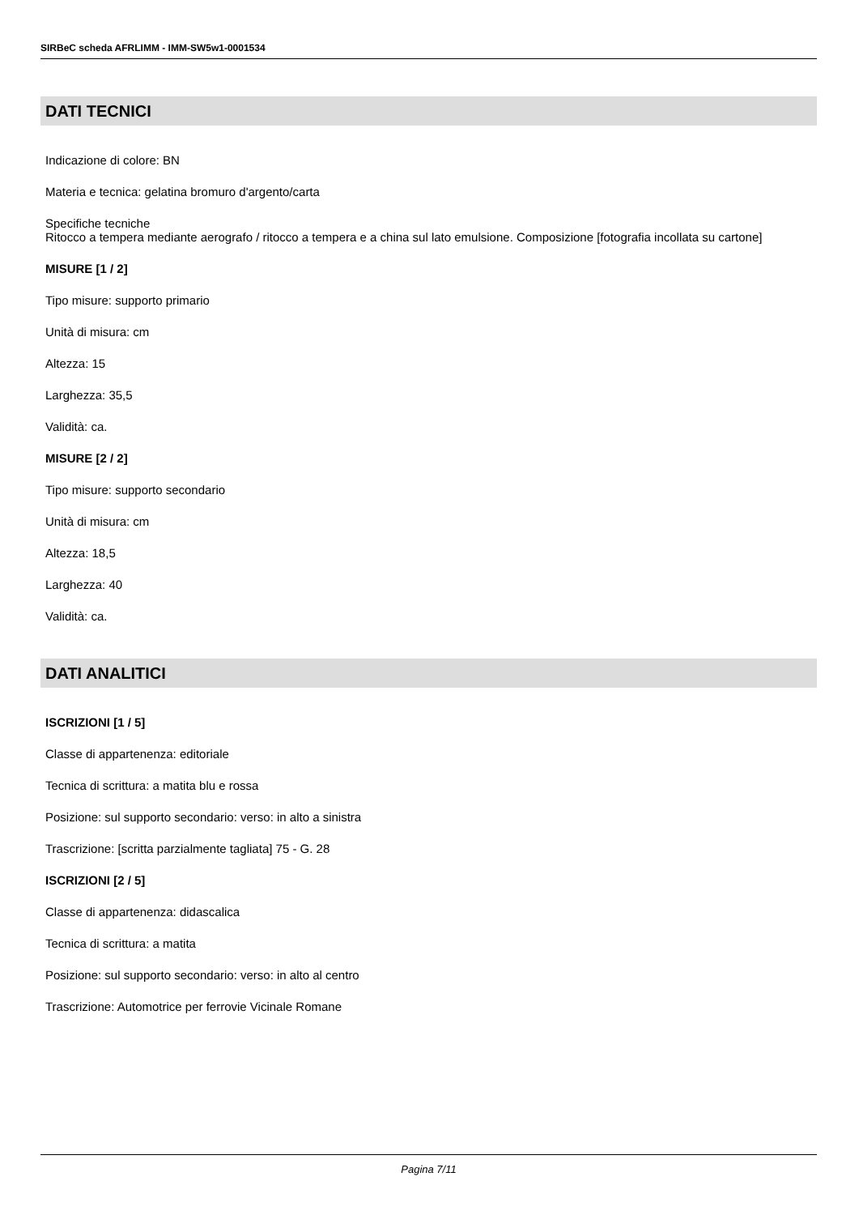SIRBeC scheda AFRLIMM - IMM-SW5w1-0001534
DATI TECNICI
Indicazione di colore: BN
Materia e tecnica: gelatina bromuro d'argento/carta
Specifiche tecniche
Ritocco a tempera mediante aerografo / ritocco a tempera e a china sul lato emulsione. Composizione [fotografia incollata su cartone]
MISURE [1 / 2]
Tipo misure: supporto primario
Unità di misura: cm
Altezza: 15
Larghezza: 35,5
Validità: ca.
MISURE [2 / 2]
Tipo misure: supporto secondario
Unità di misura: cm
Altezza: 18,5
Larghezza: 40
Validità: ca.
DATI ANALITICI
ISCRIZIONI [1 / 5]
Classe di appartenenza: editoriale
Tecnica di scrittura: a matita blu e rossa
Posizione: sul supporto secondario: verso: in alto a sinistra
Trascrizione: [scritta parzialmente tagliata] 75 - G. 28
ISCRIZIONI [2 / 5]
Classe di appartenenza: didascalica
Tecnica di scrittura: a matita
Posizione: sul supporto secondario: verso: in alto al centro
Trascrizione: Automotrice per ferrovie Vicinale Romane
Pagina 7/11